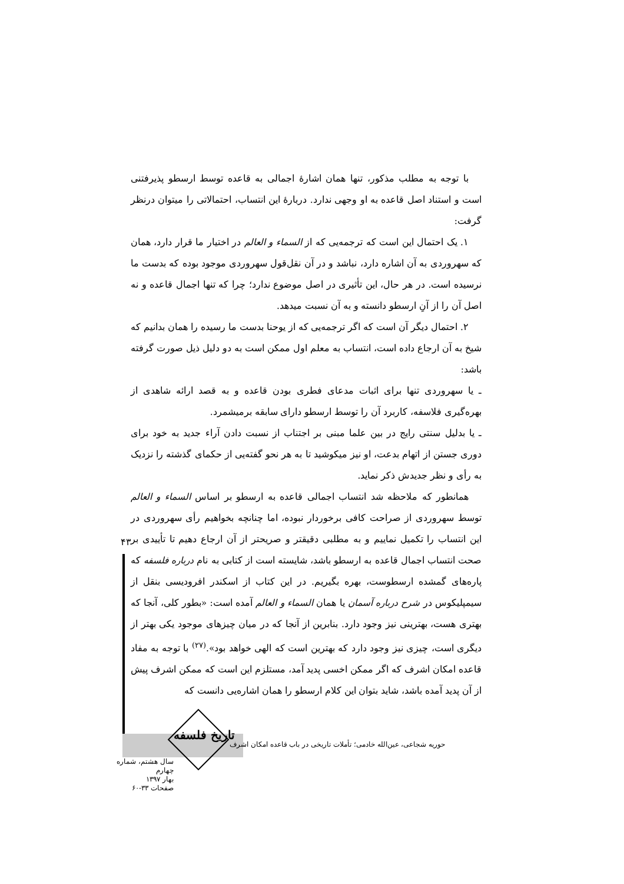با توجه به مطلب مذکور، تنها همان اشارهٔ اجمالی به قاعده توسط ارسطو پذیرفتنی است و استناد اصل قاعده به او وجهی ندارد. دربارهٔ این انتساب، احتمالاتی را میتوان درنظر گرفت:
۱. یک احتمال این است که ترجمه‌یی که از السماء و العالم در اختیار ما قرار دارد، همان که سهروردی به آن اشاره دارد، نباشد و در آن نقل‌قول سهروردی موجود بوده که بدست ما نرسیده است. در هر حال، این تأثیری در اصل موضوع ندارد؛ چرا که تنها اجمال قاعده و نه اصل آن را از آنِ ارسطو دانسته و به آن نسبت میدهد.
۲. احتمال دیگر آن است که اگر ترجمه‌یی که از یوحنا بدست ما رسیده را همان بدانیم که شیخ به آن ارجاع داده است، انتساب به معلم اول ممکن است به دو دلیل ذیل صورت گرفته باشد:
ـ یا سهروردی تنها برای اثبات مدعای فطری بودن قاعده و به قصد ارائه شاهدی از بهره‌گیری فلاسفه، کاربرد آن را توسط ارسطو دارای سابقه برمیشمرد.
ـ یا بدلیل سنتی رایج در بین علما مبنی بر اجتناب از نسبت دادن آراء جدید به خود برای دوری جستن از اتهام بدعت، او نیز میکوشید تا به هر نحو گفته‌یی از حکمای گذشته را نزدیک به رأی و نظر جدیدش ذکر نماید.
همانطور که ملاحظه شد انتساب اجمالی قاعده به ارسطو بر اساس السماء و العالم توسط سهروردی از صراحت کافی برخوردار نبوده، اما چنانچه بخواهیم رأی سهروردی در این انتساب را تکمیل نماییم و به مطلبی دقیقتر و صریحتر از آن ارجاع دهیم تا تأییدی بر صحت انتساب اجمال قاعده به ارسطو باشد، شایسته است از کتابی به نام درباره فلسفه که پاره‌های گمشده ارسطوست، بهره بگیریم. در این کتاب از اسکندر افرودیسی بنقل از سیمپلیکوس در شرح درباره آسمان یا همان السماء و العالم آمده است: «بطور کلی، آنجا که بهتری هست، بهترینی نیز وجود دارد. بنابرین از آنجا که در میان چیزهای موجود یکی بهتر از دیگری است، چیزی نیز وجود دارد که بهترین است که الهی خواهد بود».<sup>(۲۷)</sup> با توجه به مفاد قاعده امکان اشرف که اگر ممکن اخسی پدید آمد، مستلزم این است که ممکن اشرف پیش از آن پدید آمده باشد، شاید بتوان این کلام ارسطو را همان اشاره‌یی دانست که
۴۳
تاریخ فلسفه
حوریه شجاعی، عین‌الله خادمی؛ تأملات تاریخی در باب قاعده امکان اشرف
سال هشتم، شماره چهارم
بهار ۱۳۹۷
صفحات ۳۳-۶۰